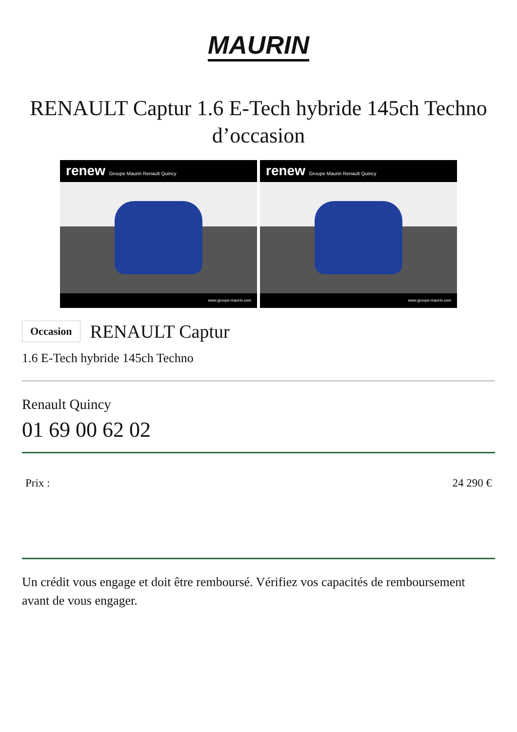MAURIN
RENAULT Captur 1.6 E-Tech hybride 145ch Techno d’occasion
renew Groupe Maurin Renault Quincy
www.groupe-maurin.com
renew Groupe Maurin Renault Quincy
www.groupe-maurin.com
Occasion RENAULT Captur
1.6 E-Tech hybride 145ch Techno
Renault Quincy
01 69 00 62 02
Prix : 24 290 €
Un crédit vous engage et doit être remboursé. Vérifiez vos capacités de remboursement avant de vous engager.